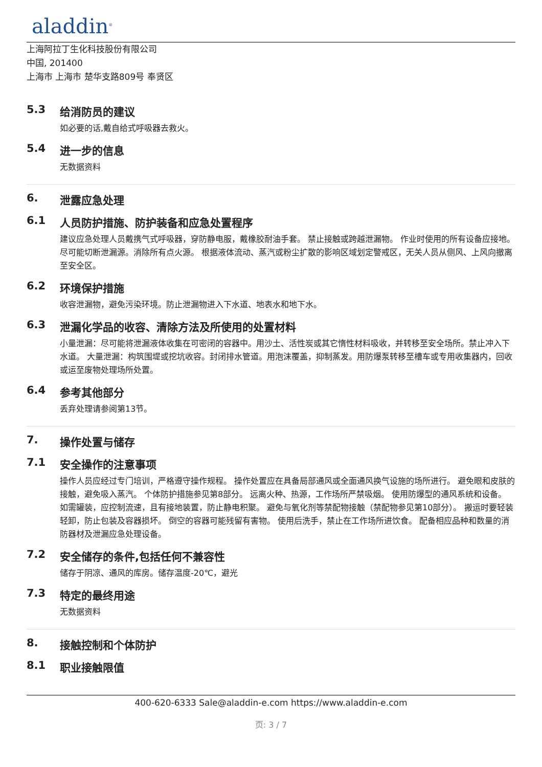aladdin<sup>®</sup>
上海阿拉丁生化科技股份有限公司
中国, 201400
上海市 上海市 楚华支路809号 奉贤区
5.3 给消防员的建议
如必要的话,戴自给式呼吸器去救火。
5.4 进一步的信息
无数据资料
6. 泄露应急处理
6.1 人员防护措施、防护装备和应急处置程序
建议应急处理人员戴携气式呼吸器，穿防静电服，戴橡胶耐油手套。 禁止接触或跨越泄漏物。 作业时使用的所有设备应接地。 尽可能切断泄漏源。消除所有点火源。 根据液体流动、蒸汽或粉尘扩散的影响区域划定警戒区，无关人员从侧风、上风向撤离至安全区。
6.2 环境保护措施
收容泄漏物，避免污染环境。防止泄漏物进入下水道、地表水和地下水。
6.3 泄漏化学品的收容、清除方法及所使用的处置材料
小量泄漏：尽可能将泄漏液体收集在可密闭的容器中。用沙土、活性炭或其它惰性材料吸收，并转移至安全场所。禁止冲入下水道。 大量泄漏：构筑围堤或挖坑收容。封闭排水管道。用泡沫覆盖，抑制蒸发。用防爆泵转移至槽车或专用收集器内，回收或运至废物处理场所处置。
6.4 参考其他部分
丢弃处理请参阅第13节。
7. 操作处置与储存
7.1 安全操作的注意事项
操作人员应经过专门培训，严格遵守操作规程。 操作处置应在具备局部通风或全面通风换气设施的场所进行。 避免眼和皮肤的接触，避免吸入蒸汽。 个体防护措施参见第8部分。 远离火种、热源，工作场所严禁吸烟。 使用防爆型的通风系统和设备。 如需罐装，应控制流速，且有接地装置，防止静电积聚。 避免与氧化剂等禁配物接触（禁配物参见第10部分）。 搬运时要轻装轻卸，防止包装及容器损坏。 倒空的容器可能残留有害物。 使用后洗手，禁止在工作场所进饮食。 配备相应品种和数量的消防器材及泄漏应急处理设备。
7.2 安全储存的条件,包括任何不兼容性
储存于阴凉、通风的库房。储存温度-20℃，避光
7.3 特定的最终用途
无数据资料
8. 接触控制和个体防护
8.1 职业接触限值
400-620-6333 Sale@aladdin-e.com https://www.aladdin-e.com
页: 3 / 7